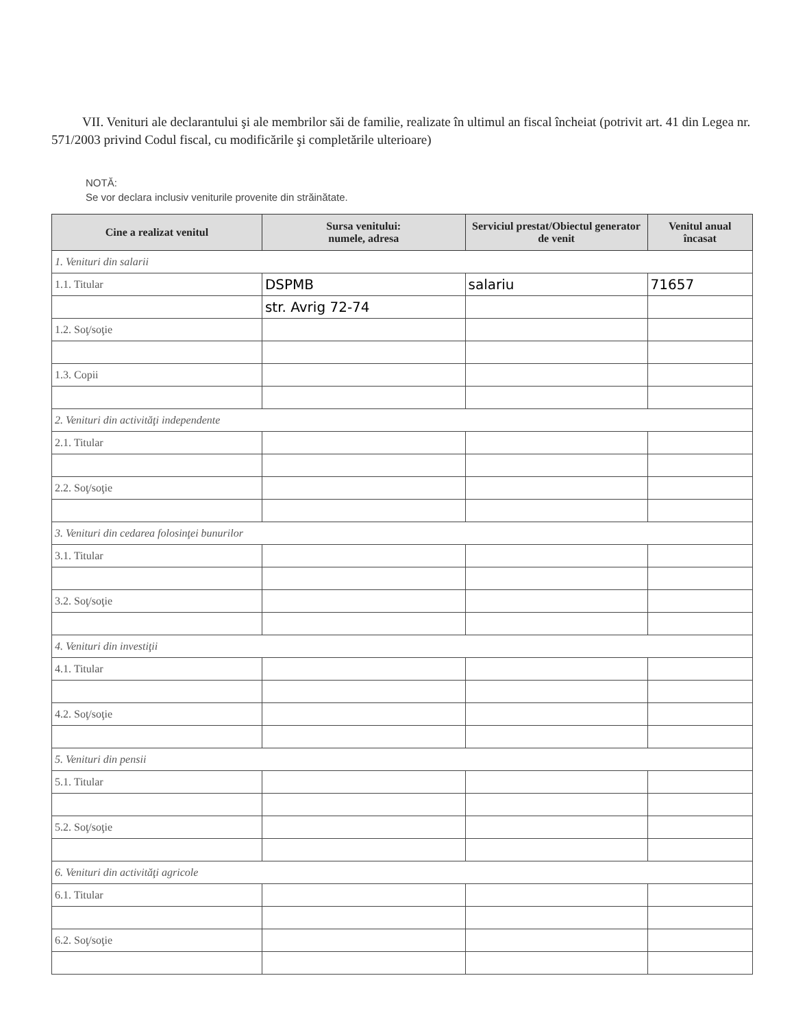VII. Venituri ale declarantului şi ale membrilor săi de familie, realizate în ultimul an fiscal încheiat (potrivit art. 41 din Legea nr. 571/2003 privind Codul fiscal, cu modificările şi completările ulterioare)
NOTĂ:
Se vor declara inclusiv veniturile provenite din străinătate.
| Cine a realizat venitul | Sursa venitului: numele, adresa | Serviciul prestat/Obiectul generator de venit | Venitul anual încasat |
| --- | --- | --- | --- |
| 1. Venituri din salarii | | | |
| 1.1. Titular | DSPMB | salariu | 71657 |
| | str. Avrig 72-74 | | |
| 1.2. Soţ/soţie | | | |
| 1.3. Copii | | | |
| 2. Venituri din activităţi independente | | | |
| 2.1. Titular | | | |
| 2.2. Soţ/soţie | | | |
| 3. Venituri din cedarea folosinţei bunurilor | | | |
| 3.1. Titular | | | |
| 3.2. Soţ/soţie | | | |
| 4. Venituri din investiţii | | | |
| 4.1. Titular | | | |
| 4.2. Soţ/soţie | | | |
| 5. Venituri din pensii | | | |
| 5.1. Titular | | | |
| 5.2. Soţ/soţie | | | |
| 6. Venituri din activităţi agricole | | | |
| 6.1. Titular | | | |
| 6.2. Soţ/soţie | | | |